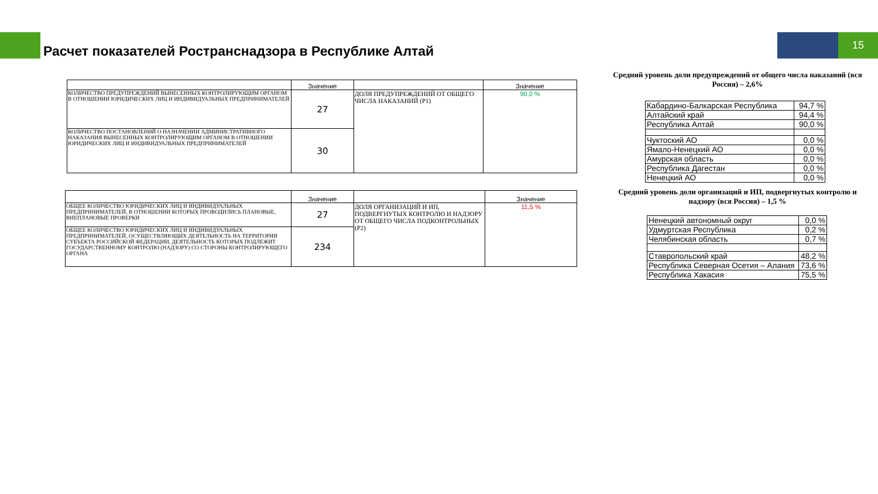15
Расчет показателей Ространснадзора в Республике Алтай
| | Значение | | Значение |
| --- | --- | --- | --- |
| КОЛИЧЕСТВО ПРЕДУПРЕЖДЕНИЙ ВЫНЕСЕННЫХ КОНТРОЛИРУЮЩИМ ОРГАНОМ В ОТНОШЕНИИ ЮРИДИЧЕСКИХ ЛИЦ И ИНДИВИДУАЛЬНЫХ ПРЕДПРИНИМАТЕЛЕЙ | 27 | ДОЛЯ ПРЕДУПРЕЖДЕНИЙ ОТ ОБЩЕГО ЧИСЛА НАКАЗАНИЙ (Р1) | 90,0 % |
| КОЛИЧЕСТВО ПОСТАНОВЛЕНИЙ О НАЗНАЧЕНИИ АДМИНИСТРАТИВНОГО НАКАЗАНИЯ ВЫНЕСЕННЫХ КОНТРОЛИРУЮЩИМ ОРГАНОМ В ОТНОШЕНИИ ЮРИДИЧЕСКИХ ЛИЦ И ИНДИВИДУАЛЬНЫХ ПРЕДПРИНИМАТЕЛЕЙ | 30 | | |
| | Значение | | Значение |
| --- | --- | --- | --- |
| ОБЩЕЕ КОЛИЧЕСТВО ЮРИДИЧЕСКИХ ЛИЦ И ИНДИВИДУАЛЬНЫХ ПРЕДПРИНИМАТЕЛЕЙ, В ОТНОШЕНИИ КОТОРЫХ ПРОВОДИЛИСЬ ПЛАНОВЫЕ, ВНЕПЛАНОВЫЕ ПРОВЕРКИ | 27 | ДОЛЯ ОРГАНИЗАЦИЙ И ИП, ПОДВЕРГНУТЫХ КОНТРОЛЮ И НАДЗОРУ ОТ ОБЩЕГО ЧИСЛА ПОДКОНТРОЛЬНЫХ (Р2) | 11,5 % |
| ОБЩЕЕ КОЛИЧЕСТВО ЮРИДИЧЕСКИХ ЛИЦ И ИНДИВИДУАЛЬНЫХ ПРЕДПРИНИМАТЕЛЕЙ, ОСУЩЕСТВЛЯЮЩИХ ДЕЯТЕЛЬНОСТЬ НА ТЕРРИТОРИИ СУБЪЕКТА РОССИЙСКОЙ ФЕДЕРАЦИИ, ДЕЯТЕЛЬНОСТЬ КОТОРЫХ ПОДЛЕЖИТ ГОСУДАРСТВЕННОМУ КОНТРОЛЮ (НАДЗОРУ) СО СТОРОНЫ КОНТРОЛИРУЮЩЕГО ОРГАНА | 234 | | |
Средний уровень доли предупреждений от общего числа наказаний (вся Россия) – 2,6%
| Кабардино-Балкарская Республика | 94,7 % |
| Алтайский край | 94,4 % |
| Республика Алтай | 90,0 % |
| Чуктоский АО | 0,0 % |
| Ямало-Ненецкий АО | 0,0 % |
| Амурская область | 0,0 % |
| Республика Дагестан | 0,0 % |
| Ненецкий АО | 0,0 % |
Средний уровень доли организаций и ИП, подвергнутых контролю и надзору (вся Россия) – 1,5 %
| Ненецкий автономный округ | 0,0 % |
| Удмуртская Республика | 0,2 % |
| Челябинская область | 0,7 % |
| Ставропольский край | 48,2 % |
| Республика Северная Осетия – Алания | 73,6 % |
| Республика Хакасия | 75,5 % |